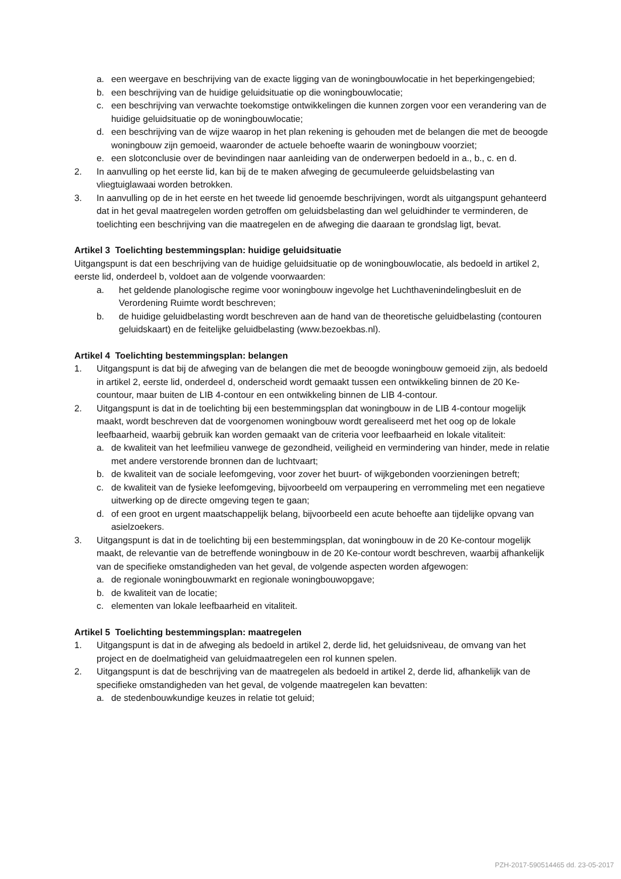a. een weergave en beschrijving van de exacte ligging van de woningbouwlocatie in het beperkingengebied;
b. een beschrijving van de huidige geluidsituatie op die woningbouwlocatie;
c. een beschrijving van verwachte toekomstige ontwikkelingen die kunnen zorgen voor een verandering van de huidige geluidsituatie op de woningbouwlocatie;
d. een beschrijving van de wijze waarop in het plan rekening is gehouden met de belangen die met de beoogde woningbouw zijn gemoeid, waaronder de actuele behoefte waarin de woningbouw voorziet;
e. een slotconclusie over de bevindingen naar aanleiding van de onderwerpen bedoeld in a., b., c. en d.
2. In aanvulling op het eerste lid, kan bij de te maken afweging de gecumuleerde geluidsbelasting van vliegtuiglawaai worden betrokken.
3. In aanvulling op de in het eerste en het tweede lid genoemde beschrijvingen, wordt als uitgangspunt gehanteerd dat in het geval maatregelen worden getroffen om geluidsbelasting dan wel geluidhinder te verminderen, de toelichting een beschrijving van die maatregelen en de afweging die daaraan te grondslag ligt, bevat.
Artikel 3 Toelichting bestemmingsplan: huidige geluidsituatie
Uitgangspunt is dat een beschrijving van de huidige geluidsituatie op de woningbouwlocatie, als bedoeld in artikel 2, eerste lid, onderdeel b, voldoet aan de volgende voorwaarden:
a. het geldende planologische regime voor woningbouw ingevolge het Luchthavenindelingbesluit en de Verordening Ruimte wordt beschreven;
b. de huidige geluidbelasting wordt beschreven aan de hand van de theoretische geluidbelasting (contouren geluidskaart) en de feitelijke geluidbelasting (www.bezoekbas.nl).
Artikel 4 Toelichting bestemmingsplan: belangen
1. Uitgangspunt is dat bij de afweging van de belangen die met de beoogde woningbouw gemoeid zijn, als bedoeld in artikel 2, eerste lid, onderdeel d, onderscheid wordt gemaakt tussen een ontwikkeling binnen de 20 Ke-countour, maar buiten de LIB 4-contour en een ontwikkeling binnen de LIB 4-contour.
2. Uitgangspunt is dat in de toelichting bij een bestemmingsplan dat woningbouw in de LIB 4-contour mogelijk maakt, wordt beschreven dat de voorgenomen woningbouw wordt gerealiseerd met het oog op de lokale leefbaarheid, waarbij gebruik kan worden gemaakt van de criteria voor leefbaarheid en lokale vitaliteit:
a. de kwaliteit van het leefmilieu vanwege de gezondheid, veiligheid en vermindering van hinder, mede in relatie met andere verstorende bronnen dan de luchtvaart;
b. de kwaliteit van de sociale leefomgeving, voor zover het buurt- of wijkgebonden voorzieningen betreft;
c. de kwaliteit van de fysieke leefomgeving, bijvoorbeeld om verpaupering en verrommeling met een negatieve uitwerking op de directe omgeving tegen te gaan;
d. of een groot en urgent maatschappelijk belang, bijvoorbeeld een acute behoefte aan tijdelijke opvang van asielzoekers.
3. Uitgangspunt is dat in de toelichting bij een bestemmingsplan, dat woningbouw in de 20 Ke-contour mogelijk maakt, de relevantie van de betreffende woningbouw in de 20 Ke-contour wordt beschreven, waarbij afhankelijk van de specifieke omstandigheden van het geval, de volgende aspecten worden afgewogen:
a. de regionale woningbouwmarkt en regionale woningbouwopgave;
b. de kwaliteit van de locatie;
c. elementen van lokale leefbaarheid en vitaliteit.
Artikel 5 Toelichting bestemmingsplan: maatregelen
1. Uitgangspunt is dat in de afweging als bedoeld in artikel 2, derde lid, het geluidsniveau, de omvang van het project en de doelmatigheid van geluidmaatregelen een rol kunnen spelen.
2. Uitgangspunt is dat de beschrijving van de maatregelen als bedoeld in artikel 2, derde lid, afhankelijk van de specifieke omstandigheden van het geval, de volgende maatregelen kan bevatten:
a. de stedenbouwkundige keuzes in relatie tot geluid;
PZH-2017-590514465 dd. 23-05-2017